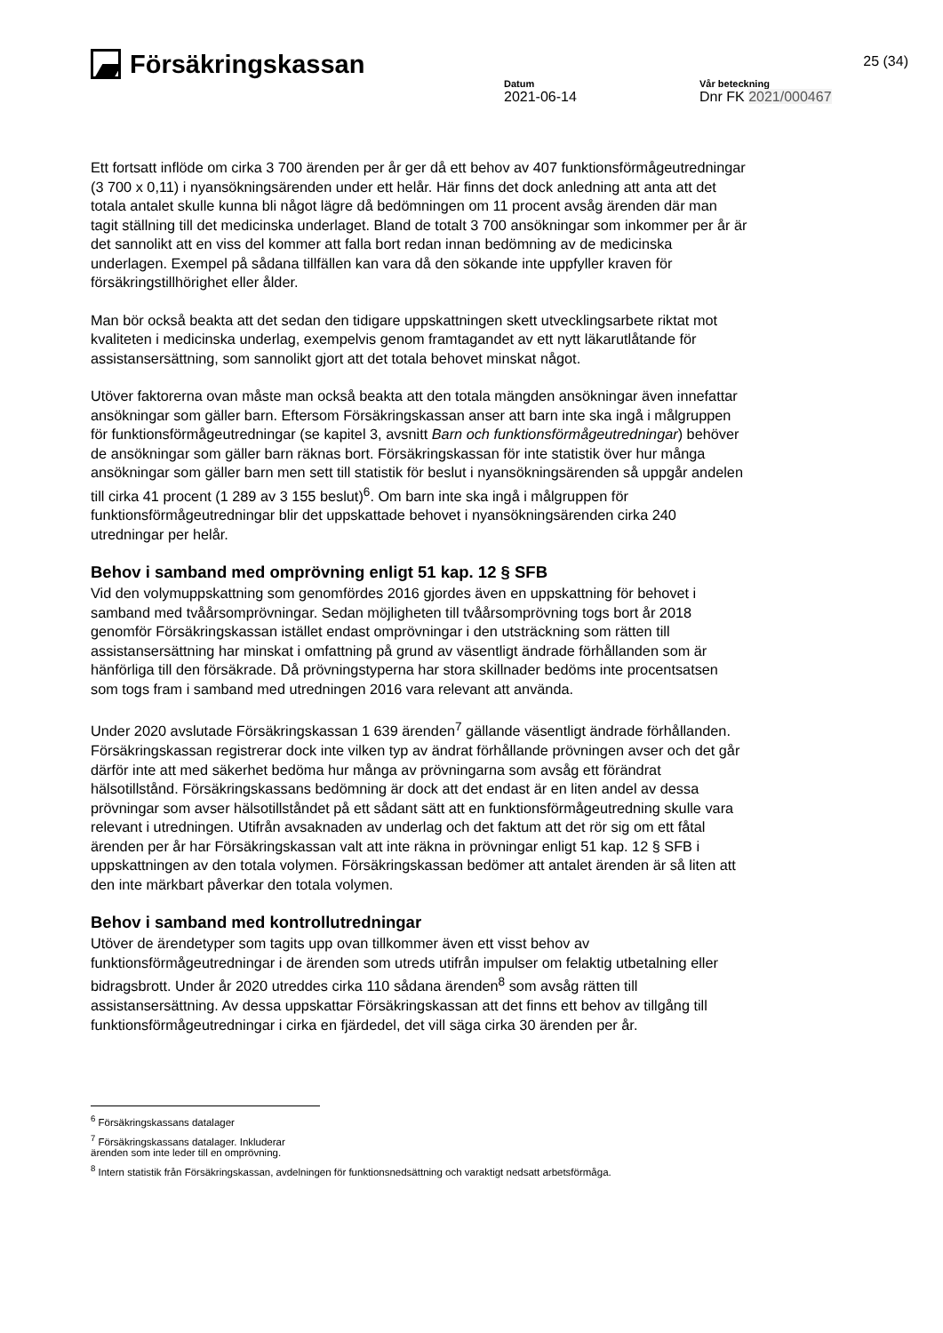Försäkringskassan
25 (34)
Datum
2021-06-14
Vår beteckning
Dnr FK 2021/000467
Ett fortsatt inflöde om cirka 3 700 ärenden per år ger då ett behov av 407 funktionsförmågeutredningar (3 700 x 0,11) i nyansökningsärenden under ett helår. Här finns det dock anledning att anta att det totala antalet skulle kunna bli något lägre då bedömningen om 11 procent avsåg ärenden där man tagit ställning till det medicinska underlaget. Bland de totalt 3 700 ansökningar som inkommer per år är det sannolikt att en viss del kommer att falla bort redan innan bedömning av de medicinska underlagen. Exempel på sådana tillfällen kan vara då den sökande inte uppfyller kraven för försäkringstillhörighet eller ålder.
Man bör också beakta att det sedan den tidigare uppskattningen skett utvecklingsarbete riktat mot kvaliteten i medicinska underlag, exempelvis genom framtagandet av ett nytt läkarutlåtande för assistansersättning, som sannolikt gjort att det totala behovet minskat något.
Utöver faktorerna ovan måste man också beakta att den totala mängden ansökningar även innefattar ansökningar som gäller barn. Eftersom Försäkringskassan anser att barn inte ska ingå i målgruppen för funktionsförmågeutredningar (se kapitel 3, avsnitt Barn och funktionsförmågeutredningar) behöver de ansökningar som gäller barn räknas bort. Försäkringskassan för inte statistik över hur många ansökningar som gäller barn men sett till statistik för beslut i nyansökningsärenden så uppgår andelen till cirka 41 procent (1 289 av 3 155 beslut)<sup>6</sup>. Om barn inte ska ingå i målgruppen för funktionsförmågeutredningar blir det uppskattade behovet i nyansökningsärenden cirka 240 utredningar per helår.
Behov i samband med omprövning enligt 51 kap. 12 § SFB
Vid den volymuppskattning som genomfördes 2016 gjordes även en uppskattning för behovet i samband med tvåårsomprövningar. Sedan möjligheten till tvåårsomprövning togs bort år 2018 genomför Försäkringskassan istället endast omprövningar i den utsträckning som rätten till assistansersättning har minskat i omfattning på grund av väsentligt ändrade förhållanden som är hänförliga till den försäkrade. Då prövningstyperna har stora skillnader bedöms inte procentsatsen som togs fram i samband med utredningen 2016 vara relevant att använda.
Under 2020 avslutade Försäkringskassan 1 639 ärenden<sup>7</sup> gällande väsentligt ändrade förhållanden. Försäkringskassan registrerar dock inte vilken typ av ändrat förhållande prövningen avser och det går därför inte att med säkerhet bedöma hur många av prövningarna som avsåg ett förändrat hälsotillstånd. Försäkringskassans bedömning är dock att det endast är en liten andel av dessa prövningar som avser hälsotillståndet på ett sådant sätt att en funktionsförmågeutredning skulle vara relevant i utredningen. Utifrån avsaknaden av underlag och det faktum att det rör sig om ett fåtal ärenden per år har Försäkringskassan valt att inte räkna in prövningar enligt 51 kap. 12 § SFB i uppskattningen av den totala volymen. Försäkringskassan bedömer att antalet ärenden är så liten att den inte märkbart påverkar den totala volymen.
Behov i samband med kontrollutredningar
Utöver de ärendetyper som tagits upp ovan tillkommer även ett visst behov av funktionsförmågeutredningar i de ärenden som utreds utifrån impulser om felaktig utbetalning eller bidragsbrott. Under år 2020 utreddes cirka 110 sådana ärenden<sup>8</sup> som avsåg rätten till assistansersättning. Av dessa uppskattar Försäkringskassan att det finns ett behov av tillgång till funktionsförmågeutredningar i cirka en fjärdedel, det vill säga cirka 30 ärenden per år.
<sup>6</sup> Försäkringskassans datalager
<sup>7</sup> Försäkringskassans datalager. Inkluderar ärenden som inte leder till en omprövning.
<sup>8</sup> Intern statistik från Försäkringskassan, avdelningen för funktionsnedsättning och varaktigt nedsatt arbetsförmåga.